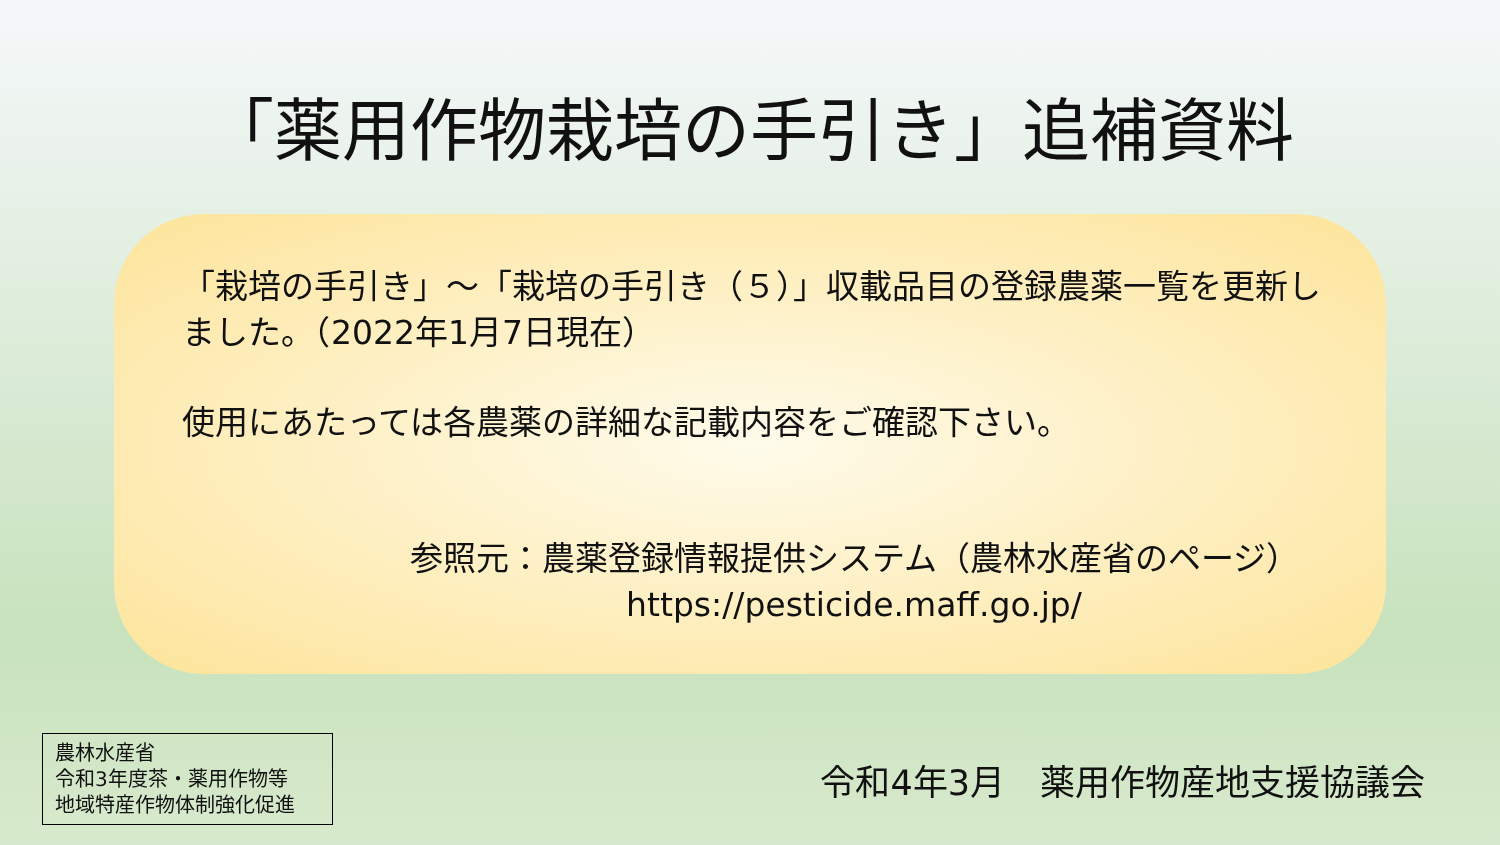「薬用作物栽培の手引き」追補資料
「栽培の手引き」～「栽培の手引き（５）」収載品目の登録農薬一覧を更新しました。（2022年1月7日現在）
使用にあたっては各農薬の詳細な記載内容をご確認下さい。
参照元：農薬登録情報提供システム（農林水産省のページ）
https://pesticide.maff.go.jp/
農林水産省
令和3年度茶・薬用作物等
地域特産作物体制強化促進
令和4年3月　薬用作物産地支援協議会